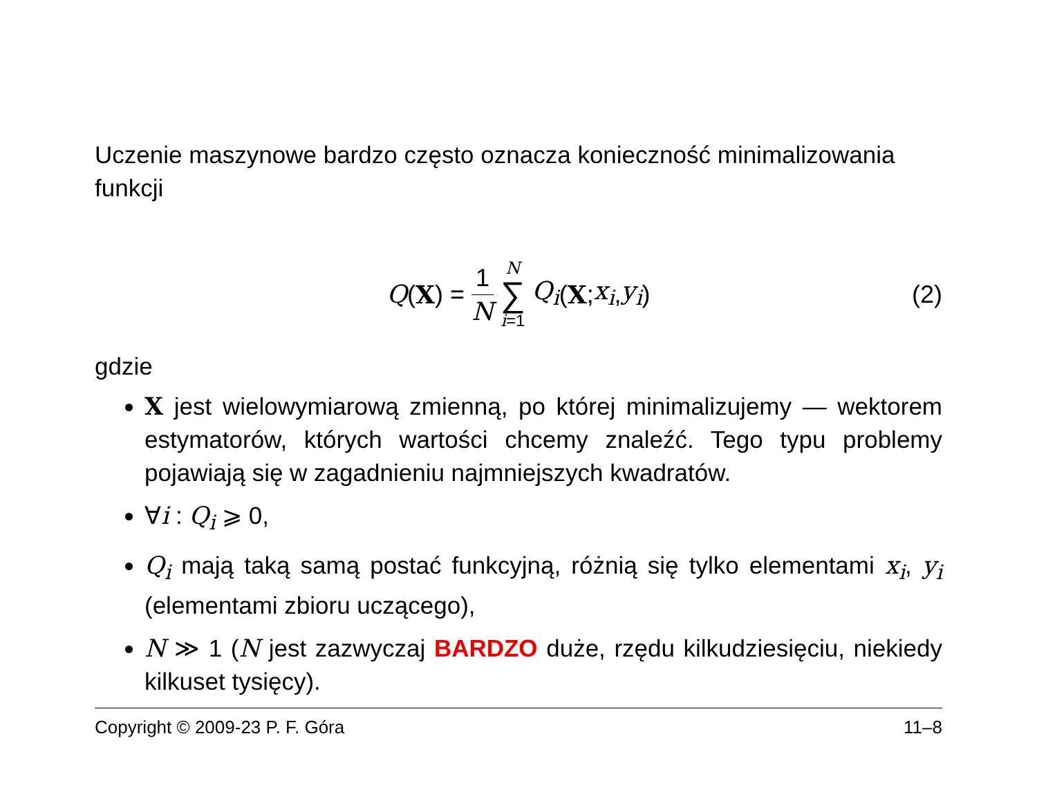Uczenie maszynowe bardzo często oznacza konieczność minimalizowania funkcji
Q (X) = 1 N N ∑ i=1 Q<sub>i</sub> (X; x<sub>i</sub>, y<sub>i</sub>) (2)
gdzie
X jest wielowymiarową zmienną, po której minimalizujemy — wektorem estymatorów, których wartości chcemy znaleźć. Tego typu problemy pojawiają się w zagadnieniu najmniejszych kwadratów.
∀i : Q<sub>i</sub> ⩾ 0,
Q<sub>i</sub> mają taką samą postać funkcyjną, różnią się tylko elementami x<sub>i</sub>, y<sub>i</sub> (elementami zbioru uczącego),
N ≫ 1 (N jest zazwyczaj BARDZO duże, rzędu kilkudziesięciu, niekiedy kilkuset tysięcy).
Copyright © 2009-23 P. F. Góra 11–8